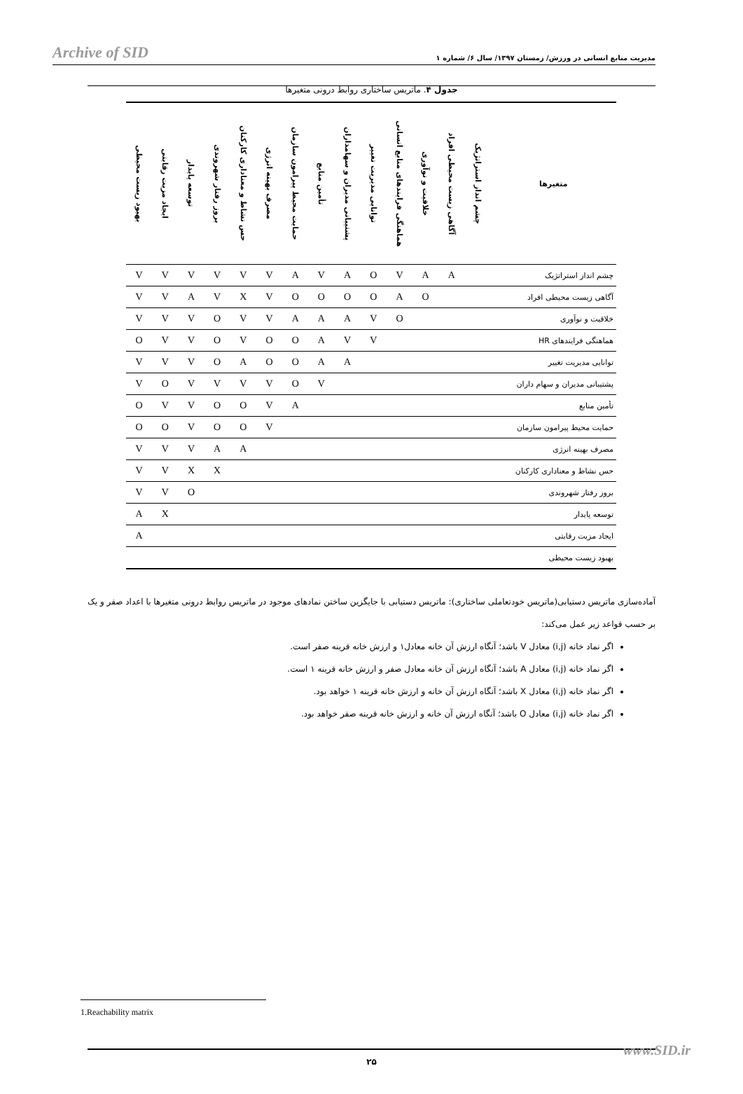Archive of SID مدیریت منابع انسانی در ورزش/ زمستان ۱۳۹۷/ سال ۶/ شماره ۱
جدول ۴. ماتریس ساختاری روابط درونی متغیرها
| متغیرها | چشم انداز استراتژیک | آگاهی زیست محیطی افراد | خلاقیت و نوآوری | هماهنگی فرایندهای منابع انسانی | توانایی مدیریت تغییر | پشتیبانی مدیران و سهامداران | تأمین منابع | حمایت محیط پیرامون سازمان | مصرف بهینه انرژی | حس نشاط و معناداری کارکنان | بروز رفتار شهروندی | توسعه پایدار | ایجاد مزیت رقابتی | بهبود زیست محیطی |
| --- | --- | --- | --- | --- | --- | --- | --- | --- | --- | --- | --- | --- | --- | --- |
| چشم انداز استراتژیک | | A | A | V | O | A | V | A | V | V | V | V | V | V |
| آگاهی زیست محیطی افراد | | | O | A | O | O | O | O | V | X | V | A | V | V |
| خلاقیت و نوآوری | | | | O | V | A | A | A | V | V | O | V | V | V |
| هماهنگی فرایندهای HR | | | | | V | V | A | O | O | V | O | V | V | O |
| توانایی مدیریت تغییر | | | | | | A | A | O | O | A | O | V | V | V |
| پشتیبانی مدیران و سهام داران | | | | | | | V | O | V | V | V | V | O | V |
| تأمین منابع | | | | | | | | A | V | O | O | V | V | O |
| حمایت محیط پیرامون سازمان | | | | | | | | | V | O | O | V | O | O |
| مصرف بهینه انرژی | | | | | | | | | | A | A | V | V | V |
| حس نشاط و معناداری کارکنان | | | | | | | | | | | X | X | V | V |
| بروز رفتار شهروندی | | | | | | | | | | | | O | V | V |
| توسعه پایدار | | | | | | | | | | | | | X | A |
| ایجاد مزیت رقابتی | | | | | | | | | | | | | | A |
| بهبود زیست محیطی | | | | | | | | | | | | | | |
آماده‌سازی ماتریس دستیابی(ماتریس خودتعاملی ساختاری): ماتریس دستیابی با جایگزین ساختن نمادهای موجود در ماتریس روابط درونی متغیرها با اعداد صفر و یک بر حسب قواعد زیر عمل می‌کند:
اگر نماد خانه (i,j) معادل V باشد؛ آنگاه ارزش آن خانه معادل۱ و ارزش خانه قرینه صفر است.
اگر نماد خانه (i,j) معادل A باشد؛ آنگاه ارزش آن خانه معادل صفر و ارزش خانه قرینه ۱ است.
اگر نماد خانه (i,j) معادل X باشد؛ آنگاه ارزش آن خانه و ارزش خانه قرینه ۱ خواهد بود.
اگر نماد خانه (i,j) معادل O باشد؛ آنگاه ارزش آن خانه و ارزش خانه قرینه صفر خواهد بود.
1.Reachability matrix
۲۵ www.SID.ir